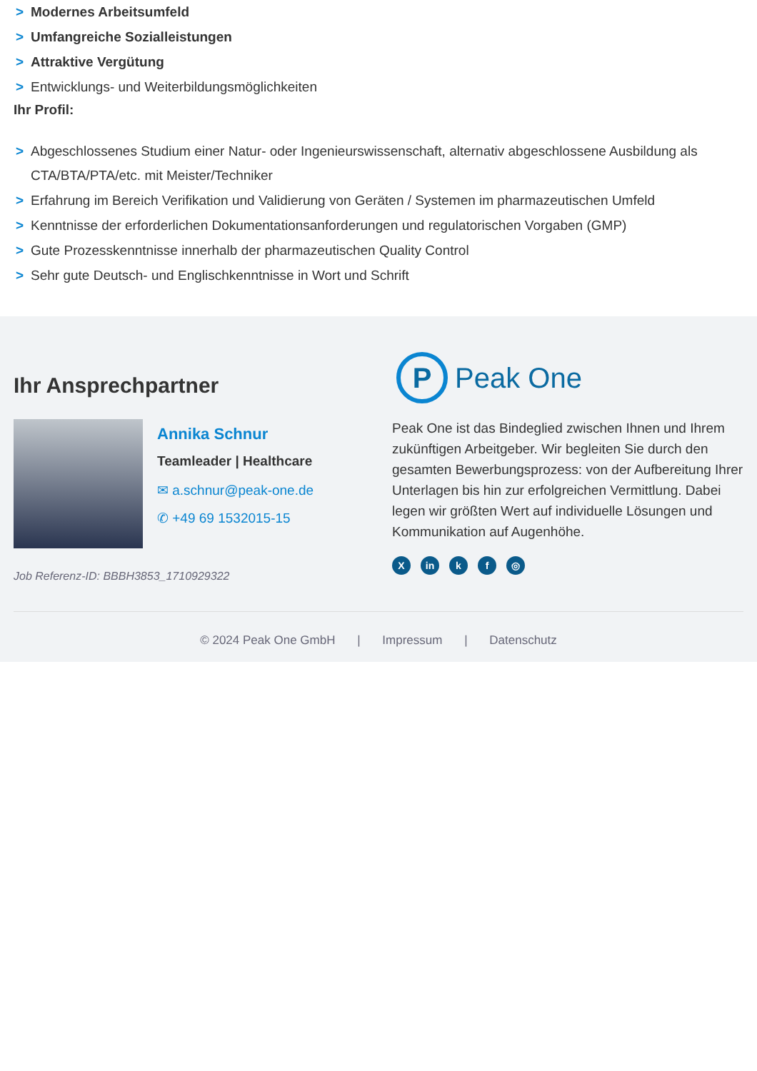> Modernes Arbeitsumfeld
> Umfangreiche Sozialleistungen
> Attraktive Vergütung
> Entwicklungs- und Weiterbildungsmöglichkeiten
Ihr Profil:
> Abgeschlossenes Studium einer Natur- oder Ingenieurswissenschaft, alternativ abgeschlossene Ausbildung als CTA/BTA/PTA/etc. mit Meister/Techniker
> Erfahrung im Bereich Verifikation und Validierung von Geräten / Systemen im pharmazeutischen Umfeld
> Kenntnisse der erforderlichen Dokumentationsanforderungen und regulatorischen Vorgaben (GMP)
> Gute Prozesskenntnisse innerhalb der pharmazeutischen Quality Control
> Sehr gute Deutsch- und Englischkenntnisse in Wort und Schrift
Ihr Ansprechpartner
Annika Schnur
Teamleader | Healthcare
✉ a.schnur@peak-one.de
✆ +49 69 1532015-15
Job Referenz-ID: BBBH3853_1710929322
P
Peak One
Peak One ist das Bindeglied zwischen Ihnen und Ihrem zukünftigen Arbeitgeber. Wir begleiten Sie durch den gesamten Bewerbungsprozess: von der Aufbereitung Ihrer Unterlagen bis hin zur erfolgreichen Vermittlung. Dabei legen wir größten Wert auf individuelle Lösungen und Kommunikation auf Augenhöhe.
Xin k f ◎
© 2024 Peak One GmbH | Impressum | Datenschutz